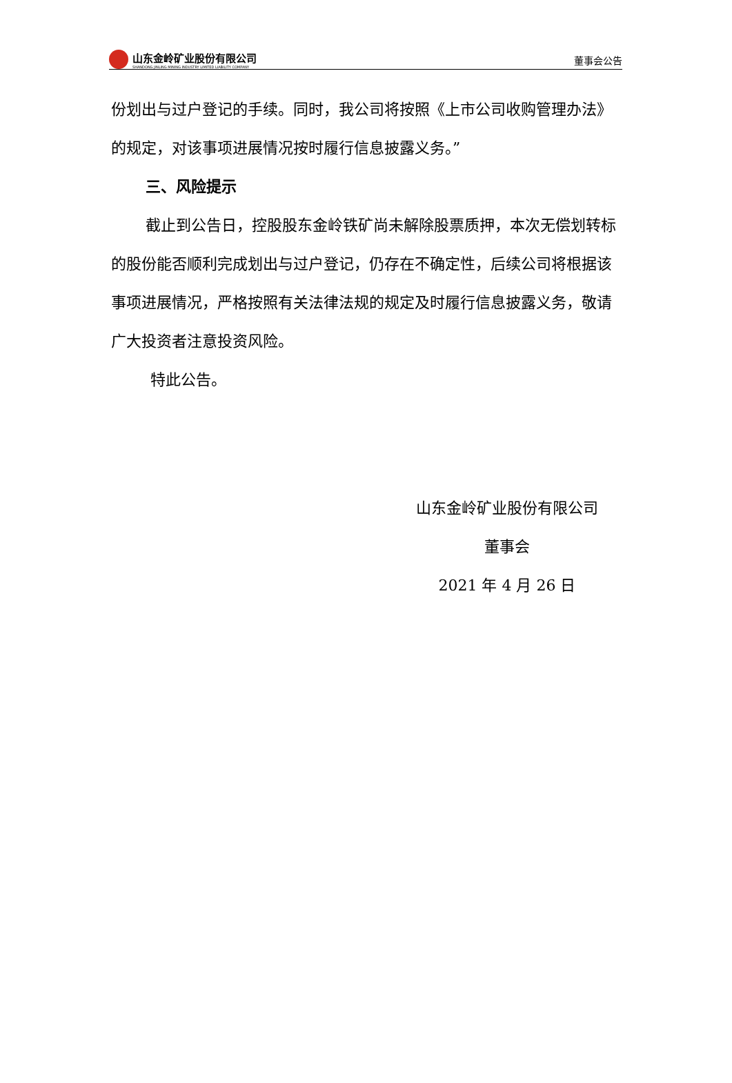山东金岭矿业股份有限公司
SHANDONG JINLING MINING INDUSTRY LIMITED LIABILITY COMPANY
董事会公告
份划出与过户登记的手续。同时，我公司将按照《上市公司收购管理办法》的规定，对该事项进展情况按时履行信息披露义务。”
三、风险提示
截止到公告日，控股股东金岭铁矿尚未解除股票质押，本次无偿划转标的股份能否顺利完成划出与过户登记，仍存在不确定性，后续公司将根据该事项进展情况，严格按照有关法律法规的规定及时履行信息披露义务，敬请广大投资者注意投资风险。
特此公告。
山东金岭矿业股份有限公司
董事会
2021 年 4 月 26 日